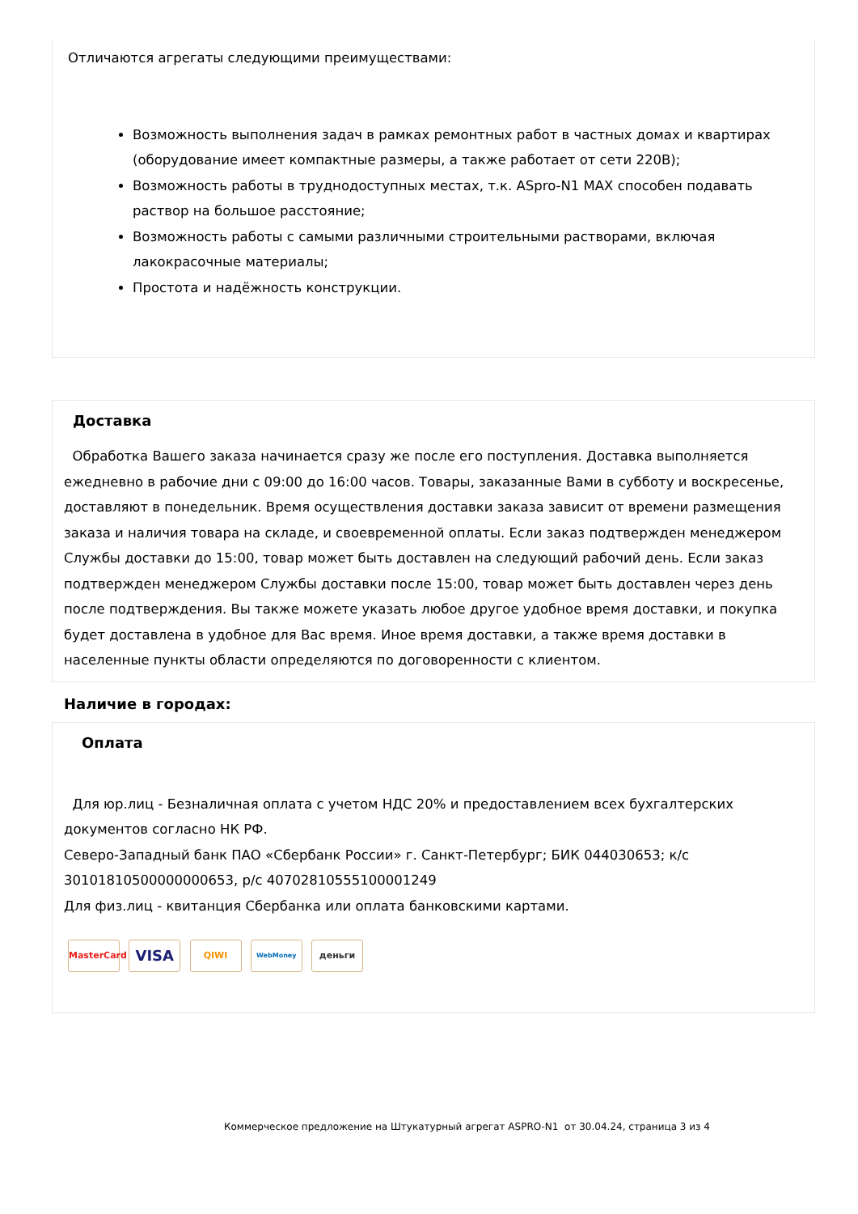Отличаются агрегаты следующими преимуществами:
Возможность выполнения задач в рамках ремонтных работ в частных домах и квартирах (оборудование имеет компактные размеры, а также работает от сети 220В);
Возможность работы в труднодоступных местах, т.к. ASpro-N1 MAX способен подавать раствор на большое расстояние;
Возможность работы с самыми различными строительными растворами, включая лакокрасочные материалы;
Простота и надёжность конструкции.
Доставка
Обработка Вашего заказа начинается сразу же после его поступления. Доставка выполняется ежедневно в рабочие дни с 09:00 до 16:00 часов. Товары, заказанные Вами в субботу и воскресенье, доставляют в понедельник. Время осуществления доставки заказа зависит от времени размещения заказа и наличия товара на складе, и своевременной оплаты. Если заказ подтвержден менеджером Службы доставки до 15:00, товар может быть доставлен на следующий рабочий день. Если заказ подтвержден менеджером Службы доставки после 15:00, товар может быть доставлен через день после подтверждения. Вы также можете указать любое другое удобное время доставки, и покупка будет доставлена в удобное для Вас время. Иное время доставки, а также время доставки в населенные пункты области определяются по договоренности с клиентом.
Наличие в городах:
Оплата
Для юр.лиц - Безналичная оплата с учетом НДС 20% и предоставлением всех бухгалтерских документов согласно НК РФ.
Северо-Западный банк ПАО «Сбербанк России» г. Санкт-Петербург; БИК 044030653; к/с 30101810500000000653, р/с 40702810555100001249
Для физ.лиц - квитанция Сбербанка или оплата банковскими картами.
MasterCard VISA QIWI WebMoney деньги
Коммерческое предложение на Штукатурный агрегат ASPRO-N1 от 30.04.24, страница 3 из 4